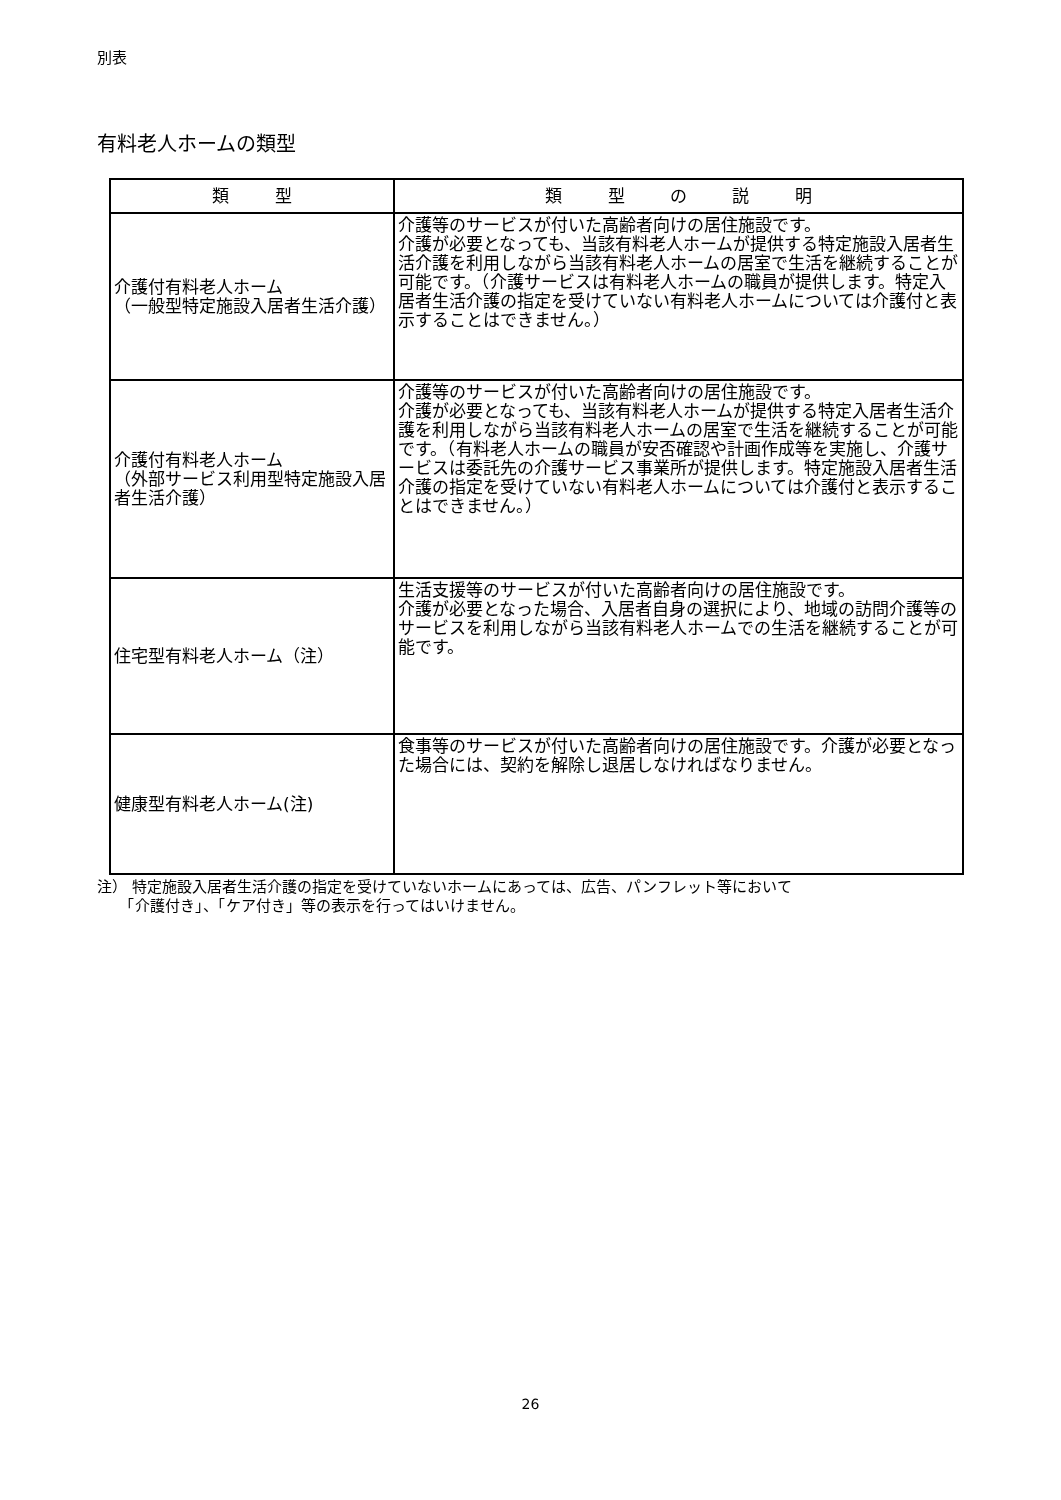別表
有料老人ホームの類型
| 類 型 | 類 型 の 説 明 |
| --- | --- |
| 介護付有料老人ホーム （一般型特定施設入居者生活介護） | 介護等のサービスが付いた高齢者向けの居住施設です。 介護が必要となっても、当該有料老人ホームが提供する特定施設入居者生活介護を利用しながら当該有料老人ホームの居室で生活を継続することが可能です。（介護サービスは有料老人ホームの職員が提供します。特定入居者生活介護の指定を受けていない有料老人ホームについては介護付と表示することはできません。） |
| 介護付有料老人ホーム （外部サービス利用型特定施設入居者生活介護） | 介護等のサービスが付いた高齢者向けの居住施設です。 介護が必要となっても、当該有料老人ホームが提供する特定入居者生活介護を利用しながら当該有料老人ホームの居室で生活を継続することが可能です。（有料老人ホームの職員が安否確認や計画作成等を実施し、介護サービスは委託先の介護サービス事業所が提供します。特定施設入居者生活介護の指定を受けていない有料老人ホームについては介護付と表示することはできません。） |
| 住宅型有料老人ホーム（注） | 生活支援等のサービスが付いた高齢者向けの居住施設です。 介護が必要となった場合、入居者自身の選択により、地域の訪問介護等のサービスを利用しながら当該有料老人ホームでの生活を継続することが可能です。 |
| 健康型有料老人ホーム(注) | 食事等のサービスが付いた高齢者向けの居住施設です。介護が必要となった場合には、契約を解除し退居しなければなりません。 |
注） 特定施設入居者生活介護の指定を受けていないホームにあっては、広告、パンフレット等において
　　「介護付き」、「ケア付き」等の表示を行ってはいけません。
26